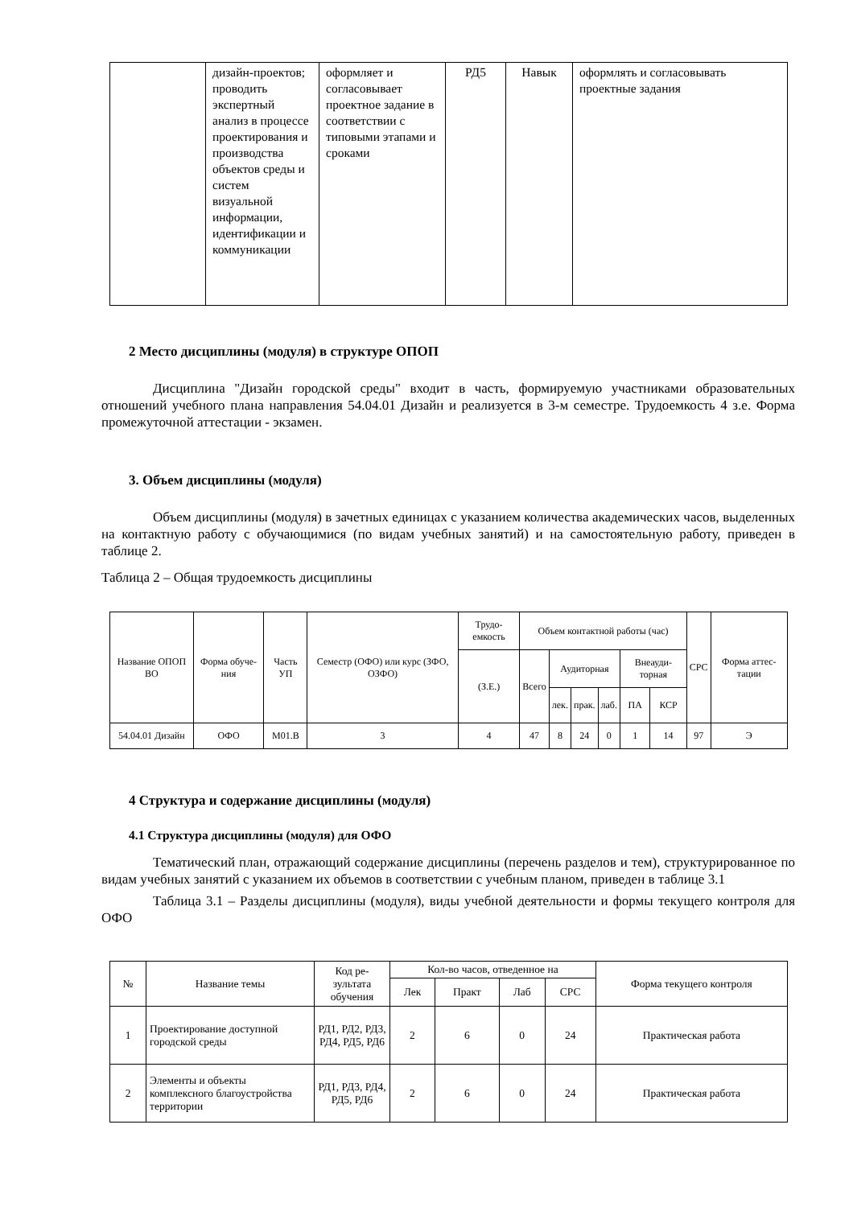| | дизайн-проектов; проводить экспертный анализ в процессе проектирования и производства объектов среды и систем визуальной информации, идентификации и коммуникации | оформляет и согласовывает проектное задание в соответствии с типовыми этапами и сроками | РД5 | Навык | оформлять и согласовывать проектные задания |
2 Место дисциплины (модуля) в структуре ОПОП
Дисциплина "Дизайн городской среды" входит в часть, формируемую участниками образовательных отношений учебного плана направления 54.04.01 Дизайн и реализуется в 3-м семестре. Трудоемкость 4 з.е. Форма промежуточной аттестации - экзамен.
3. Объем дисциплины (модуля)
Объем дисциплины (модуля) в зачетных единицах с указанием количества академических часов, выделенных на контактную работу с обучающимися (по видам учебных занятий) и на самостоятельную работу, приведен в таблице 2.
Таблица 2 – Общая трудоемкость дисциплины
| Название ОПОП ВО | Форма обуче-ния | Часть УП | Семестр (ОФО) или курс (ЗФО, ОЗФО) | Трудо-емкость | Объем контактной работы (час) | | | | | | СРС | Форма аттес-тации |
| | | | | (З.Е.) | Всего | Аудиторная | | | Внеауди-торная | | | |
| | | | | | | лек. | прак. | лаб. | ПА | КСР | | |
| 54.04.01 Дизайн | ОФО | М01.В | 3 | 4 | 47 | 8 | 24 | 0 | 1 | 14 | 97 | Э |
4 Структура и содержание дисциплины (модуля)
4.1 Структура дисциплины (модуля) для ОФО
Тематический план, отражающий содержание дисциплины (перечень разделов и тем), структурированное по видам учебных занятий с указанием их объемов в соответствии с учебным планом, приведен в таблице 3.1
Таблица 3.1 – Разделы дисциплины (модуля), виды учебной деятельности и формы текущего контроля для ОФО
| № | Название темы | Код ре-зультата обучения | Кол-во часов, отведенное на | | | | Форма текущего контроля |
| | | | Лек | Практ | Лаб | СРС | |
| 1 | Проектирование доступной городской среды | РД1, РД2, РД3, РД4, РД5, РД6 | 2 | 6 | 0 | 24 | Практическая работа |
| 2 | Элементы и объекты комплексного благоустройства территории | РД1, РД3, РД4, РД5, РД6 | 2 | 6 | 0 | 24 | Практическая работа |